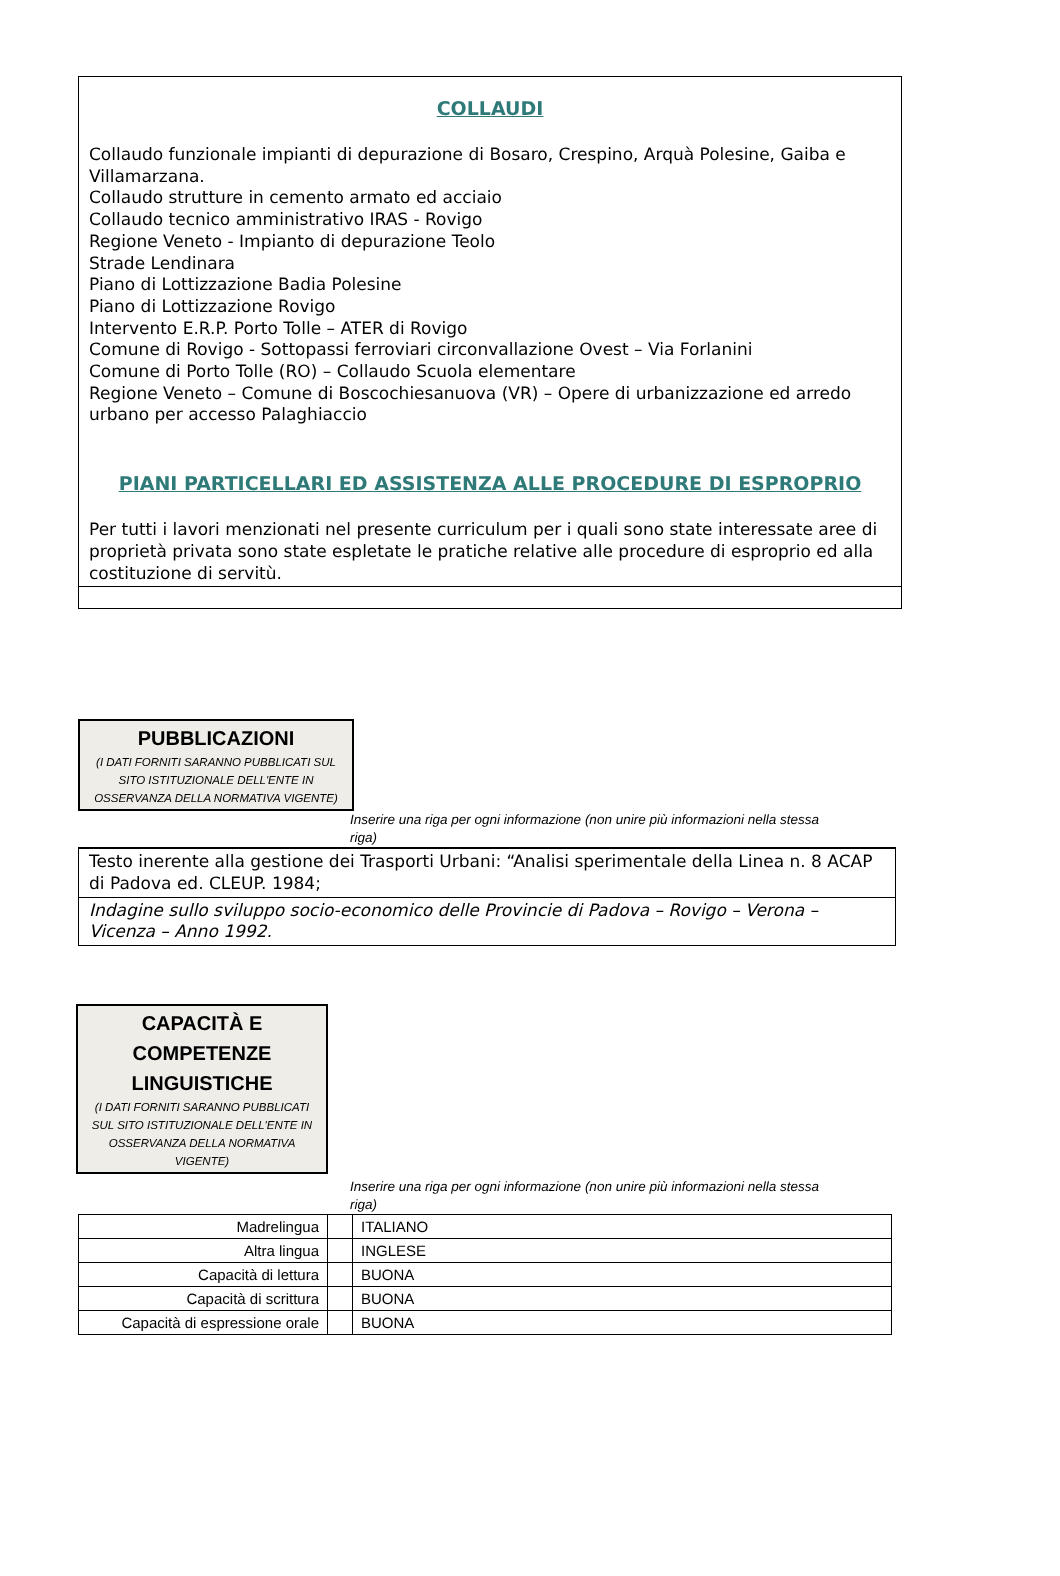COLLAUDI
Collaudo funzionale impianti di depurazione di Bosaro, Crespino, Arquà Polesine, Gaiba e Villamarzana.
Collaudo strutture in cemento armato ed acciaio
Collaudo tecnico amministrativo IRAS - Rovigo
Regione Veneto - Impianto di depurazione Teolo
Strade Lendinara
Piano di Lottizzazione Badia Polesine
Piano di Lottizzazione Rovigo
Intervento E.R.P. Porto Tolle – ATER di Rovigo
Comune di Rovigo - Sottopassi ferroviari circonvallazione Ovest – Via Forlanini
Comune di Porto Tolle (RO) – Collaudo Scuola elementare
Regione Veneto – Comune di Boscochiesanuova (VR) – Opere di urbanizzazione ed arredo urbano per accesso Palaghiaccio
PIANI PARTICELLARI ED ASSISTENZA ALLE PROCEDURE DI ESPROPRIO
Per tutti i lavori menzionati nel presente curriculum per i quali sono state interessate aree di proprietà privata sono state espletate le pratiche relative alle procedure di esproprio ed alla costituzione di servitù.
PUBBLICAZIONI
(I DATI FORNITI SARANNO PUBBLICATI SUL SITO ISTITUZIONALE DELL'ENTE IN OSSERVANZA DELLA NORMATIVA VIGENTE)
Inserire una riga per ogni informazione (non unire più informazioni nella stessa riga)
| Testo inerente alla gestione dei Trasporti Urbani: “Analisi sperimentale della Linea n. 8 ACAP di Padova ed. CLEUP. 1984; |
| Indagine sullo sviluppo socio-economico delle Provincie di Padova – Rovigo – Verona – Vicenza – Anno 1992. |
CAPACITÀ E COMPETENZE LINGUISTICHE
(I DATI FORNITI SARANNO PUBBLICATI SUL SITO ISTITUZIONALE DELL'ENTE IN OSSERVANZA DELLA NORMATIVA VIGENTE)
Inserire una riga per ogni informazione (non unire più informazioni nella stessa riga)
| Madrelingua | | ITALIANO |
| Altra lingua | | INGLESE |
| Capacità di lettura | | BUONA |
| Capacità di scrittura | | BUONA |
| Capacità di espressione orale | | BUONA |